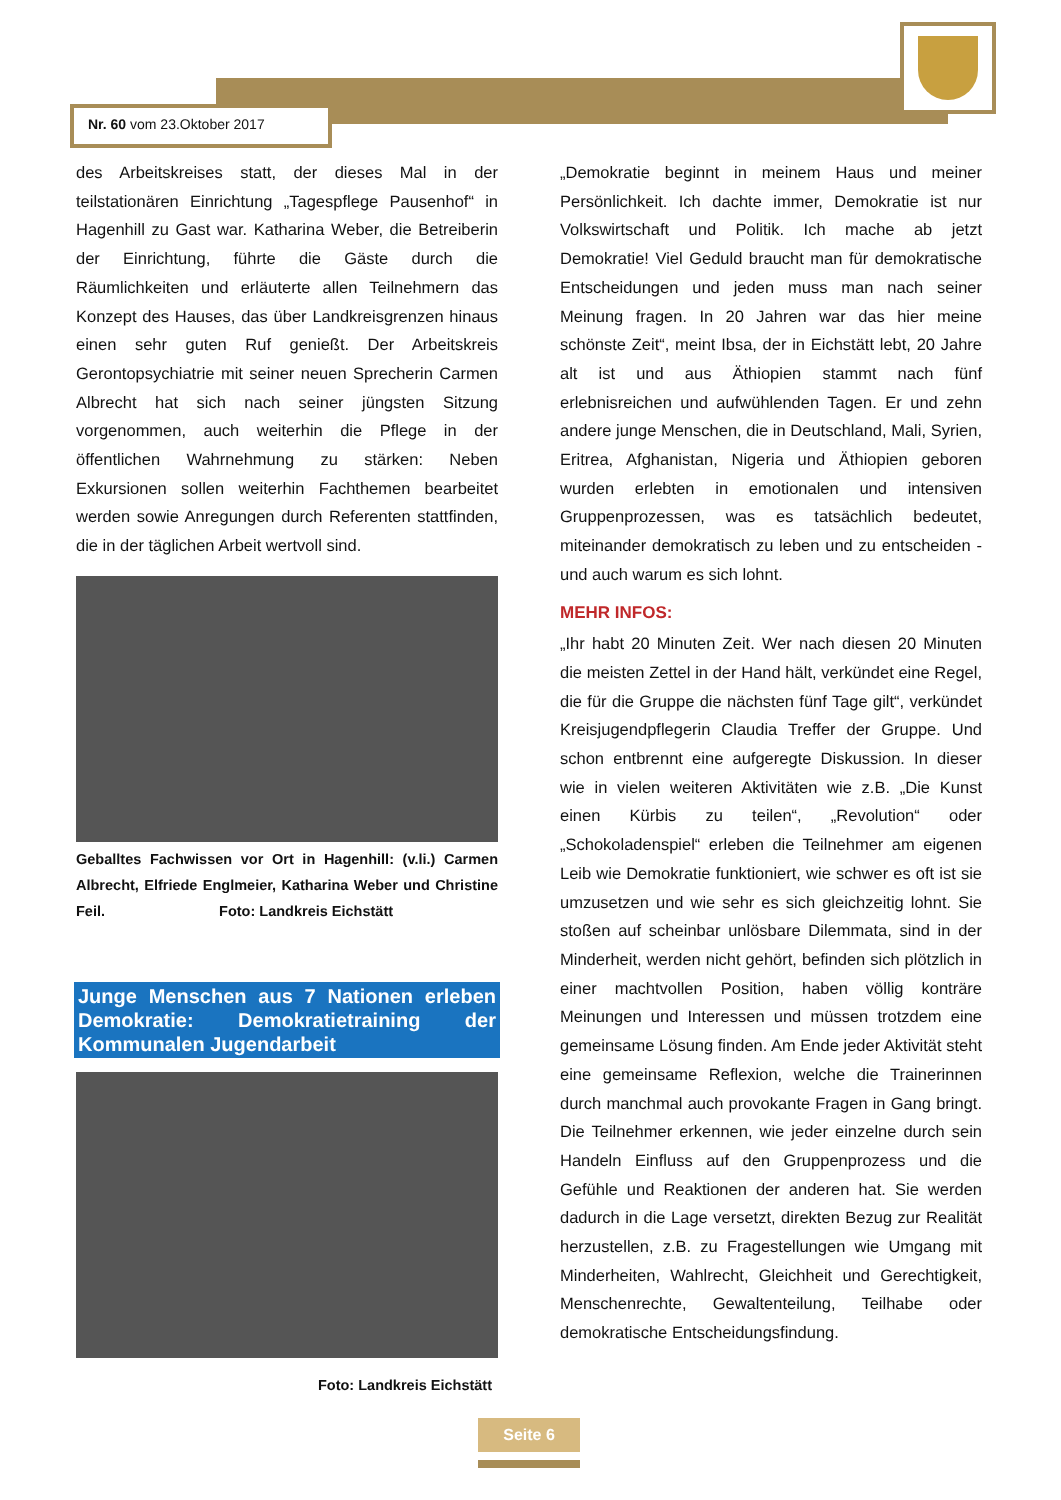Nr. 60 vom 23.Oktober 2017
des Arbeitskreises statt, der dieses Mal in der teilstationären Einrichtung „Tagespflege Pausenhof“ in Hagenhill zu Gast war. Katharina Weber, die Betreiberin der Einrichtung, führte die Gäste durch die Räumlichkeiten und erläuterte allen Teilnehmern das Konzept des Hauses, das über Landkreisgrenzen hinaus einen sehr guten Ruf genießt. Der Arbeitskreis Gerontopsychiatrie mit seiner neuen Sprecherin Carmen Albrecht hat sich nach seiner jüngsten Sitzung vorgenommen, auch weiterhin die Pflege in der öffentlichen Wahrnehmung zu stärken: Neben Exkursionen sollen weiterhin Fachthemen bearbeitet werden sowie Anregungen durch Referenten stattfinden, die in der täglichen Arbeit wertvoll sind.
Geballtes Fachwissen vor Ort in Hagenhill: (v.li.) Carmen Albrecht, Elfriede Englmeier, Katharina Weber und Christine Feil. Foto: Landkreis Eichstätt
Junge Menschen aus 7 Nationen erleben Demokratie: Demokratietraining der Kommunalen Jugendarbeit
Foto: Landkreis Eichstätt
„Demokratie beginnt in meinem Haus und meiner Persönlichkeit. Ich dachte immer, Demokratie ist nur Volkswirtschaft und Politik. Ich mache ab jetzt Demokratie! Viel Geduld braucht man für demokratische Entscheidungen und jeden muss man nach seiner Meinung fragen. In 20 Jahren war das hier meine schönste Zeit“, meint Ibsa, der in Eichstätt lebt, 20 Jahre alt ist und aus Äthiopien stammt nach fünf erlebnisreichen und aufwühlenden Tagen. Er und zehn andere junge Menschen, die in Deutschland, Mali, Syrien, Eritrea, Afghanistan, Nigeria und Äthiopien geboren wurden erlebten in emotionalen und intensiven Gruppenprozessen, was es tatsächlich bedeutet, miteinander demokratisch zu leben und zu entscheiden -und auch warum es sich lohnt.
MEHR INFOS:
„Ihr habt 20 Minuten Zeit. Wer nach diesen 20 Minuten die meisten Zettel in der Hand hält, verkündet eine Regel, die für die Gruppe die nächsten fünf Tage gilt“, verkündet Kreisjugendpflegerin Claudia Treffer der Gruppe. Und schon entbrennt eine aufgeregte Diskussion. In dieser wie in vielen weiteren Aktivitäten wie z.B. „Die Kunst einen Kürbis zu teilen“, „Revolution“ oder „Schokoladenspiel“ erleben die Teilnehmer am eigenen Leib wie Demokratie funktioniert, wie schwer es oft ist sie umzusetzen und wie sehr es sich gleichzeitig lohnt. Sie stoßen auf scheinbar unlösbare Dilemmata, sind in der Minderheit, werden nicht gehört, befinden sich plötzlich in einer machtvollen Position, haben völlig konträre Meinungen und Interessen und müssen trotzdem eine gemeinsame Lösung finden. Am Ende jeder Aktivität steht eine gemeinsame Reflexion, welche die Trainerinnen durch manchmal auch provokante Fragen in Gang bringt. Die Teilnehmer erkennen, wie jeder einzelne durch sein Handeln Einfluss auf den Gruppenprozess und die Gefühle und Reaktionen der anderen hat. Sie werden dadurch in die Lage versetzt, direkten Bezug zur Realität herzustellen, z.B. zu Fragestellungen wie Umgang mit Minderheiten, Wahlrecht, Gleichheit und Gerechtigkeit, Menschenrechte, Gewaltenteilung, Teilhabe oder demokratische Entscheidungsfindung.
Seite 6